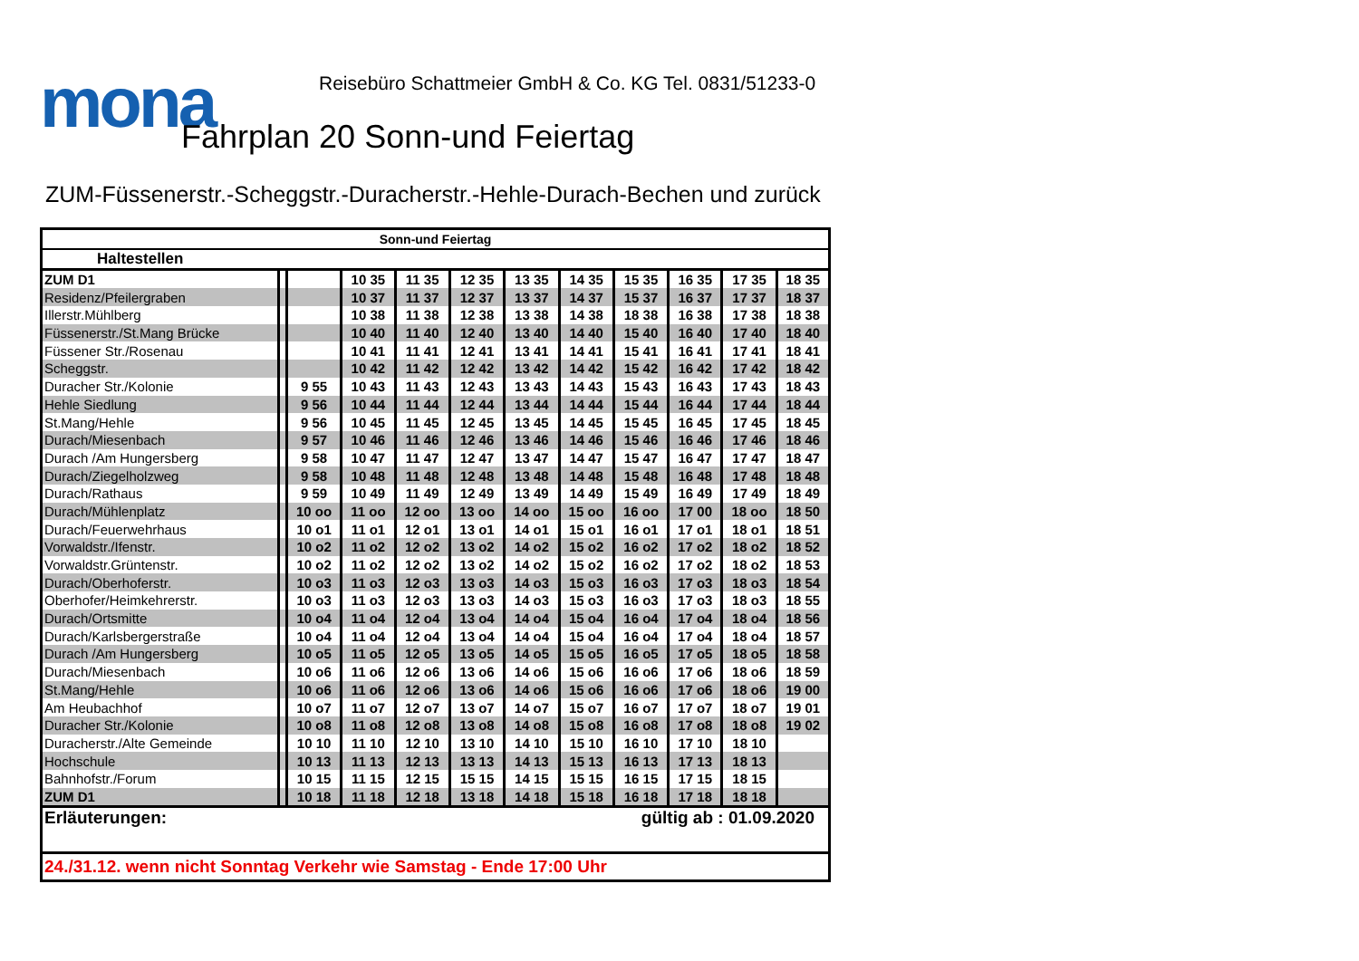mona
Reisebüro Schattmeier GmbH & Co. KG Tel. 0831/51233-0
Fahrplan 20 Sonn-und Feiertag
ZUM-Füssenerstr.-Scheggstr.-Duracherstr.-Hehle-Durach-Bechen und zurück
| Sonn-und Feiertag | | | | | | | | | | | |
| --- | --- | --- | --- | --- | --- | --- | --- | --- | --- | --- | --- |
| Haltestellen | | | | | | | | | | | |
| ZUM D1 | | | 10 35 | 11 35 | 12 35 | 13 35 | 14 35 | 15 35 | 16 35 | 17 35 | 18 35 |
| Residenz/Pfeilergraben | | | 10 37 | 11 37 | 12 37 | 13 37 | 14 37 | 15 37 | 16 37 | 17 37 | 18 37 |
| Illerstr.Mühlberg | | | 10 38 | 11 38 | 12 38 | 13 38 | 14 38 | 18 38 | 16 38 | 17 38 | 18 38 |
| Füssenerstr./St.Mang Brücke | | | 10 40 | 11 40 | 12 40 | 13 40 | 14 40 | 15 40 | 16 40 | 17 40 | 18 40 |
| Füssener Str./Rosenau | | | 10 41 | 11 41 | 12 41 | 13 41 | 14 41 | 15 41 | 16 41 | 17 41 | 18 41 |
| Scheggstr. | | | 10 42 | 11 42 | 12 42 | 13 42 | 14 42 | 15 42 | 16 42 | 17 42 | 18 42 |
| Duracher Str./Kolonie | | 9 55 | 10 43 | 11 43 | 12 43 | 13 43 | 14 43 | 15 43 | 16 43 | 17 43 | 18 43 |
| Hehle Siedlung | | 9 56 | 10 44 | 11 44 | 12 44 | 13 44 | 14 44 | 15 44 | 16 44 | 17 44 | 18 44 |
| St.Mang/Hehle | | 9 56 | 10 45 | 11 45 | 12 45 | 13 45 | 14 45 | 15 45 | 16 45 | 17 45 | 18 45 |
| Durach/Miesenbach | | 9 57 | 10 46 | 11 46 | 12 46 | 13 46 | 14 46 | 15 46 | 16 46 | 17 46 | 18 46 |
| Durach /Am Hungersberg | | 9 58 | 10 47 | 11 47 | 12 47 | 13 47 | 14 47 | 15 47 | 16 47 | 17 47 | 18 47 |
| Durach/Ziegelholzweg | | 9 58 | 10 48 | 11 48 | 12 48 | 13 48 | 14 48 | 15 48 | 16 48 | 17 48 | 18 48 |
| Durach/Rathaus | | 9 59 | 10 49 | 11 49 | 12 49 | 13 49 | 14 49 | 15 49 | 16 49 | 17 49 | 18 49 |
| Durach/Mühlenplatz | | 10 oo | 11 oo | 12 oo | 13 oo | 14 oo | 15 oo | 16 oo | 17 00 | 18 oo | 18 50 |
| Durach/Feuerwehrhaus | | 10 o1 | 11 o1 | 12 o1 | 13 o1 | 14 o1 | 15 o1 | 16 o1 | 17 o1 | 18 o1 | 18 51 |
| Vorwaldstr./Ifenstr. | | 10 o2 | 11 o2 | 12 o2 | 13 o2 | 14 o2 | 15 o2 | 16 o2 | 17 o2 | 18 o2 | 18 52 |
| Vorwaldstr.Grüntenstr. | | 10 o2 | 11 o2 | 12 o2 | 13 o2 | 14 o2 | 15 o2 | 16 o2 | 17 o2 | 18 o2 | 18 53 |
| Durach/Oberhoferstr. | | 10 o3 | 11 o3 | 12 o3 | 13 o3 | 14 o3 | 15 o3 | 16 o3 | 17 o3 | 18 o3 | 18 54 |
| Oberhofer/Heimkehrerstr. | | 10 o3 | 11 o3 | 12 o3 | 13 o3 | 14 o3 | 15 o3 | 16 o3 | 17 o3 | 18 o3 | 18 55 |
| Durach/Ortsmitte | | 10 o4 | 11 o4 | 12 o4 | 13 o4 | 14 o4 | 15 o4 | 16 o4 | 17 o4 | 18 o4 | 18 56 |
| Durach/Karlsbergerstraße | | 10 o4 | 11 o4 | 12 o4 | 13 o4 | 14 o4 | 15 o4 | 16 o4 | 17 o4 | 18 o4 | 18 57 |
| Durach /Am Hungersberg | | 10 o5 | 11 o5 | 12 o5 | 13 o5 | 14 o5 | 15 o5 | 16 o5 | 17 o5 | 18 o5 | 18 58 |
| Durach/Miesenbach | | 10 o6 | 11 o6 | 12 o6 | 13 o6 | 14 o6 | 15 o6 | 16 o6 | 17 o6 | 18 o6 | 18 59 |
| St.Mang/Hehle | | 10 o6 | 11 o6 | 12 o6 | 13 o6 | 14 o6 | 15 o6 | 16 o6 | 17 o6 | 18 o6 | 19 00 |
| Am Heubachhof | | 10 o7 | 11 o7 | 12 o7 | 13 o7 | 14 o7 | 15 o7 | 16 o7 | 17 o7 | 18 o7 | 19 01 |
| Duracher Str./Kolonie | | 10 o8 | 11 o8 | 12 o8 | 13 o8 | 14 o8 | 15 o8 | 16 o8 | 17 o8 | 18 o8 | 19 02 |
| Duracherstr./Alte Gemeinde | | 10 10 | 11 10 | 12 10 | 13 10 | 14 10 | 15 10 | 16 10 | 17 10 | 18 10 | |
| Hochschule | | 10 13 | 11 13 | 12 13 | 13 13 | 14 13 | 15 13 | 16 13 | 17 13 | 18 13 | |
| Bahnhofstr./Forum | | 10 15 | 11 15 | 12 15 | 15 15 | 14 15 | 15 15 | 16 15 | 17 15 | 18 15 | |
| ZUM D1 | | 10 18 | 11 18 | 12 18 | 13 18 | 14 18 | 15 18 | 16 18 | 17 18 | 18 18 | |
| Erläuterungen: | | | | | | | gültig ab : 01.09.2020 | | | | |
| 24./31.12. wenn nicht Sonntag Verkehr wie Samstag - Ende 17:00 Uhr | | | | | | | | | | | |